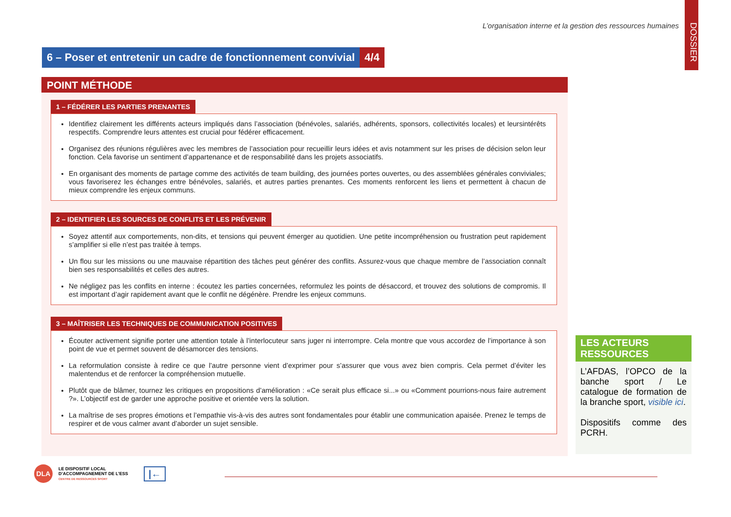L’organisation interne et la gestion des ressources humaines
DOSSIER
6 – Poser et entretenir un cadre de fonctionnement convivial
4/4
POINT MÉTHODE
1 – FÉDÉRER LES PARTIES PRENANTES
Identifiez clairement les différents acteurs impliqués dans l’association (bénévoles, salariés, adhérents, sponsors, collectivités locales) et leursintérêts respectifs. Comprendre leurs attentes est crucial pour fédérer efficacement.
Organisez des réunions régulières avec les membres de l’association pour recueillir leurs idées et avis notamment sur les prises de décision selon leur fonction. Cela favorise un sentiment d’appartenance et de responsabilité dans les projets associatifs.
En organisant des moments de partage comme des activités de team building, des journées portes ouvertes, ou des assemblées générales conviviales; vous favoriserez les échanges entre bénévoles, salariés, et autres parties prenantes. Ces moments renforcent les liens et permettent à chacun de mieux comprendre les enjeux communs.
2 – IDENTIFIER LES SOURCES DE CONFLITS ET LES PRÉVENIR
Soyez attentif aux comportements, non-dits, et tensions qui peuvent émerger au quotidien. Une petite incompréhension ou frustration peut rapidement s’amplifier si elle n’est pas traitée à temps.
Un flou sur les missions ou une mauvaise répartition des tâches peut générer des conflits. Assurez-vous que chaque membre de l’association connaît bien ses responsabilités et celles des autres.
Ne négligez pas les conflits en interne : écoutez les parties concernées, reformulez les points de désaccord, et trouvez des solutions de compromis. Il est important d’agir rapidement avant que le conflit ne dégénère. Prendre les enjeux communs.
3 – MAÎTRISER LES TECHNIQUES DE COMMUNICATION POSITIVES
Écouter activement signifie porter une attention totale à l’interlocuteur sans juger ni interrompre. Cela montre que vous accordez de l’importance à son point de vue et permet souvent de désamorcer des tensions.
La reformulation consiste à redire ce que l’autre personne vient d’exprimer pour s’assurer que vous avez bien compris. Cela permet d’éviter les malentendus et de renforcer la compréhension mutuelle.
Plutôt que de blâmer, tournez les critiques en propositions d’amélioration : «Ce serait plus efficace si...» ou «Comment pourrions-nous faire autrement ?». L’objectif est de garder une approche positive et orientée vers la solution.
La maîtrise de ses propres émotions et l’empathie vis-à-vis des autres sont fondamentales pour établir une communication apaisée. Prenez le temps de respirer et de vous calmer avant d’aborder un sujet sensible.
LES ACTEURS RESSOURCES
L’AFDAS, l’OPCO de la banche sport / Le catalogue de formation de la branche sport, visible ici.
Dispositifs comme des PCRH.
DLA
LE DISPOSITIF LOCAL
D’ACCOMPAGNEMENT DE L’ESS
CENTRE DE RESSOURCES SPORT
|←